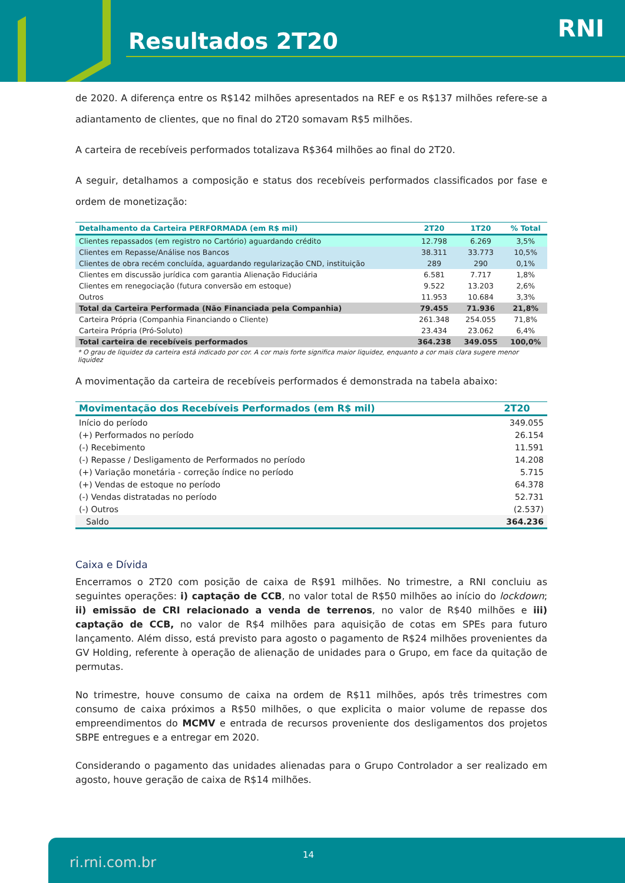Resultados 2T20 RNI
de 2020. A diferença entre os R$142 milhões apresentados na REF e os R$137 milhões refere-se a adiantamento de clientes, que no final do 2T20 somavam R$5 milhões.
A carteira de recebíveis performados totalizava R$364 milhões ao final do 2T20.
A seguir, detalhamos a composição e status dos recebíveis performados classificados por fase e ordem de monetização:
| Detalhamento da Carteira PERFORMADA (em R$ mil) | 2T20 | 1T20 | % Total |
| --- | --- | --- | --- |
| Clientes repassados (em registro no Cartório) aguardando crédito | 12.798 | 6.269 | 3,5% |
| Clientes em Repasse/Análise nos Bancos | 38.311 | 33.773 | 10,5% |
| Clientes de obra recém concluída, aguardando regularização CND, instituição | 289 | 290 | 0,1% |
| Clientes em discussão jurídica com garantia Alienação Fiduciária | 6.581 | 7.717 | 1,8% |
| Clientes em renegociação (futura conversão em estoque) | 9.522 | 13.203 | 2,6% |
| Outros | 11.953 | 10.684 | 3,3% |
| Total da Carteira Performada (Não Financiada pela Companhia) | 79.455 | 71.936 | 21,8% |
| Carteira Própria (Companhia Financiando o Cliente) | 261.348 | 254.055 | 71,8% |
| Carteira Própria (Pró-Soluto) | 23.434 | 23.062 | 6,4% |
| Total carteira de recebíveis performados | 364.238 | 349.055 | 100,0% |
* O grau de liquidez da carteira está indicado por cor. A cor mais forte significa maior liquidez, enquanto a cor mais clara sugere menor liquidez
A movimentação da carteira de recebíveis performados é demonstrada na tabela abaixo:
| Movimentação dos Recebíveis Performados (em R$ mil) | 2T20 |
| --- | --- |
| Início do período | 349.055 |
| (+) Performados no período | 26.154 |
| (-) Recebimento | 11.591 |
| (-) Repasse / Desligamento de Performados no período | 14.208 |
| (+) Variação monetária - correção índice no período | 5.715 |
| (+) Vendas de estoque no período | 64.378 |
| (-) Vendas distratadas no período | 52.731 |
| (-) Outros | (2.537) |
| Saldo | 364.236 |
Caixa e Dívida
Encerramos o 2T20 com posição de caixa de R$91 milhões. No trimestre, a RNI concluiu as seguintes operações: i) captação de CCB, no valor total de R$50 milhões ao início do lockdown; ii) emissão de CRI relacionado a venda de terrenos, no valor de R$40 milhões e iii) captação de CCB, no valor de R$4 milhões para aquisição de cotas em SPEs para futuro lançamento. Além disso, está previsto para agosto o pagamento de R$24 milhões provenientes da GV Holding, referente à operação de alienação de unidades para o Grupo, em face da quitação de permutas.
No trimestre, houve consumo de caixa na ordem de R$11 milhões, após três trimestres com consumo de caixa próximos a R$50 milhões, o que explicita o maior volume de repasse dos empreendimentos do MCMV e entrada de recursos proveniente dos desligamentos dos projetos SBPE entregues e a entregar em 2020.
Considerando o pagamento das unidades alienadas para o Grupo Controlador a ser realizado em agosto, houve geração de caixa de R$14 milhões.
ri.rni.com.br 14